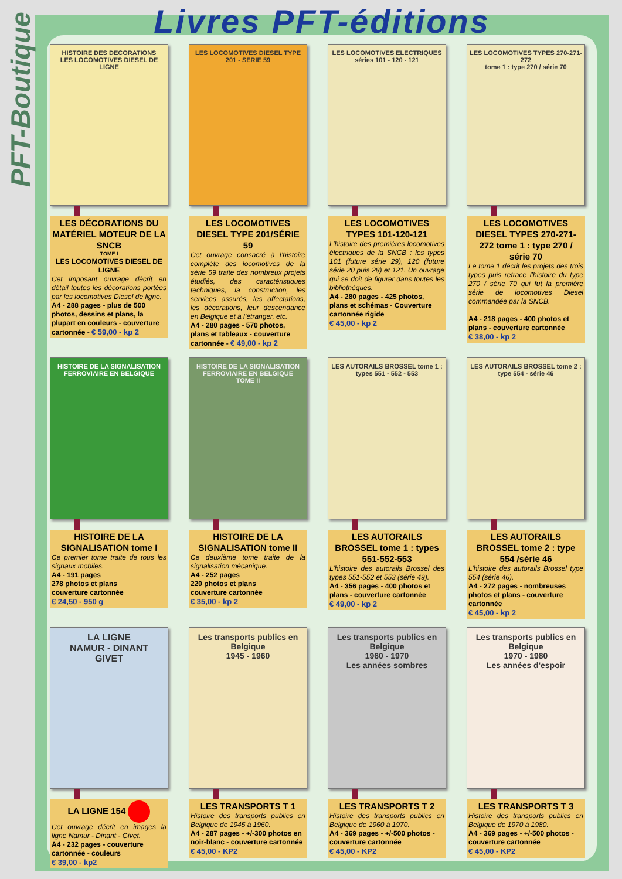PFT-Boutique
Livres PFT-éditions
HISTOIRE DES DECORATIONS
LES LOCOMOTIVES DIESEL DE LIGNE
LES DÉCORATIONS DU MATÉRIEL MOTEUR DE LA SNCB
TOME I
LES LOCOMOTIVES DIESEL DE LIGNE
Cet imposant ouvrage décrit en détail toutes les décorations portées par les locomotives Diesel de ligne.
A4 - 288 pages - plus de 500 photos, dessins et plans, la plupart en couleurs - couverture cartonnée - € 59,00 - kp 2
LES LOCOMOTIVES DIESEL TYPE 201 - SERIE 59
LES LOCOMOTIVES DIESEL TYPE 201/SÉRIE 59
Cet ouvrage consacré à l’histoire complète des locomotives de la série 59 traite des nombreux projets étudiés, des caractéristiques techniques, la construction, les services assurés, les affectations, les décorations, leur descendance en Belgique et à l’étranger, etc.
A4 - 280 pages - 570 photos, plans et tableaux - couverture cartonnée - € 49,00 - kp 2
LES LOCOMOTIVES ELECTRIQUES séries 101 - 120 - 121
LES LOCOMOTIVES TYPES 101-120-121
L’histoire des premières locomotives électriques de la SNCB : les types 101 (future série 29), 120 (future série 20 puis 28) et 121. Un ouvrage qui se doit de figurer dans toutes les bibliothèques.
A4 - 280 pages - 425 photos, plans et schémas - Couverture cartonnée rigide
€ 45,00 - kp 2
LES LOCOMOTIVES TYPES 270-271-272
tome 1 : type 270 / série 70
LES LOCOMOTIVES DIESEL TYPES 270-271-272 tome 1 : type 270 / série 70
Le tome 1 décrit les projets des trois types puis retrace l’histoire du type 270 / série 70 qui fut la première série de locomotives Diesel commandée par la SNCB.
A4 - 218 pages - 400 photos et plans - couverture cartonnée
€ 38,00 - kp 2
HISTOIRE DE LA SIGNALISATION FERROVIAIRE EN BELGIQUE
HISTOIRE DE LA SIGNALISATION tome I
Ce premier tome traite de tous les signaux mobiles.
A4 - 191 pages
278 photos et plans
couverture cartonnée
€ 24,50 - 950 g
HISTOIRE DE LA SIGNALISATION FERROVIAIRE EN BELGIQUE
TOME II
HISTOIRE DE LA SIGNALISATION tome II
Ce deuxième tome traite de la signalisation mécanique.
A4 - 252 pages
220 photos et plans
couverture cartonnée
€ 35,00 - kp 2
LES AUTORAILS BROSSEL tome 1 : types 551 - 552 - 553
LES AUTORAILS BROSSEL tome 1 : types 551-552-553
L’histoire des autorails Brossel des types 551-552 et 553 (série 49).
A4 - 356 pages - 400 photos et plans - couverture cartonnée
€ 49,00 - kp 2
LES AUTORAILS BROSSEL tome 2 : type 554 - série 46
LES AUTORAILS BROSSEL tome 2 : type 554 /série 46
L’histoire des autorails Brossel type 554 (série 46).
A4 - 272 pages - nombreuses photos et plans - couverture cartonnée
€ 45,00 - kp 2
LA LIGNE
NAMUR - DINANT
GIVET
LA LIGNE 154
Cet ouvrage décrit en images la ligne Namur - Dinant - Givet.
A4 - 232 pages - couverture cartonnée - couleurs
€ 39,00 - kp2
Les transports publics en Belgique
1945 - 1960
LES TRANSPORTS T 1
Histoire des transports publics en Belgique de 1945 à 1960.
A4 - 287 pages - +/-300 photos en noir-blanc - couverture cartonnée
€ 45,00 - KP2
Les transports publics en Belgique
1960 - 1970
Les années sombres
LES TRANSPORTS T 2
Histoire des transports publics en Belgique de 1960 à 1970.
A4 - 369 pages - +/-500 photos - couverture cartonnée
€ 45,00 - KP2
Les transports publics en Belgique
1970 - 1980
Les années d'espoir
LES TRANSPORTS T 3
Histoire des transports publics en Belgique de 1970 à 1980.
A4 - 369 pages - +/-500 photos - couverture cartonnée
€ 45,00 - KP2